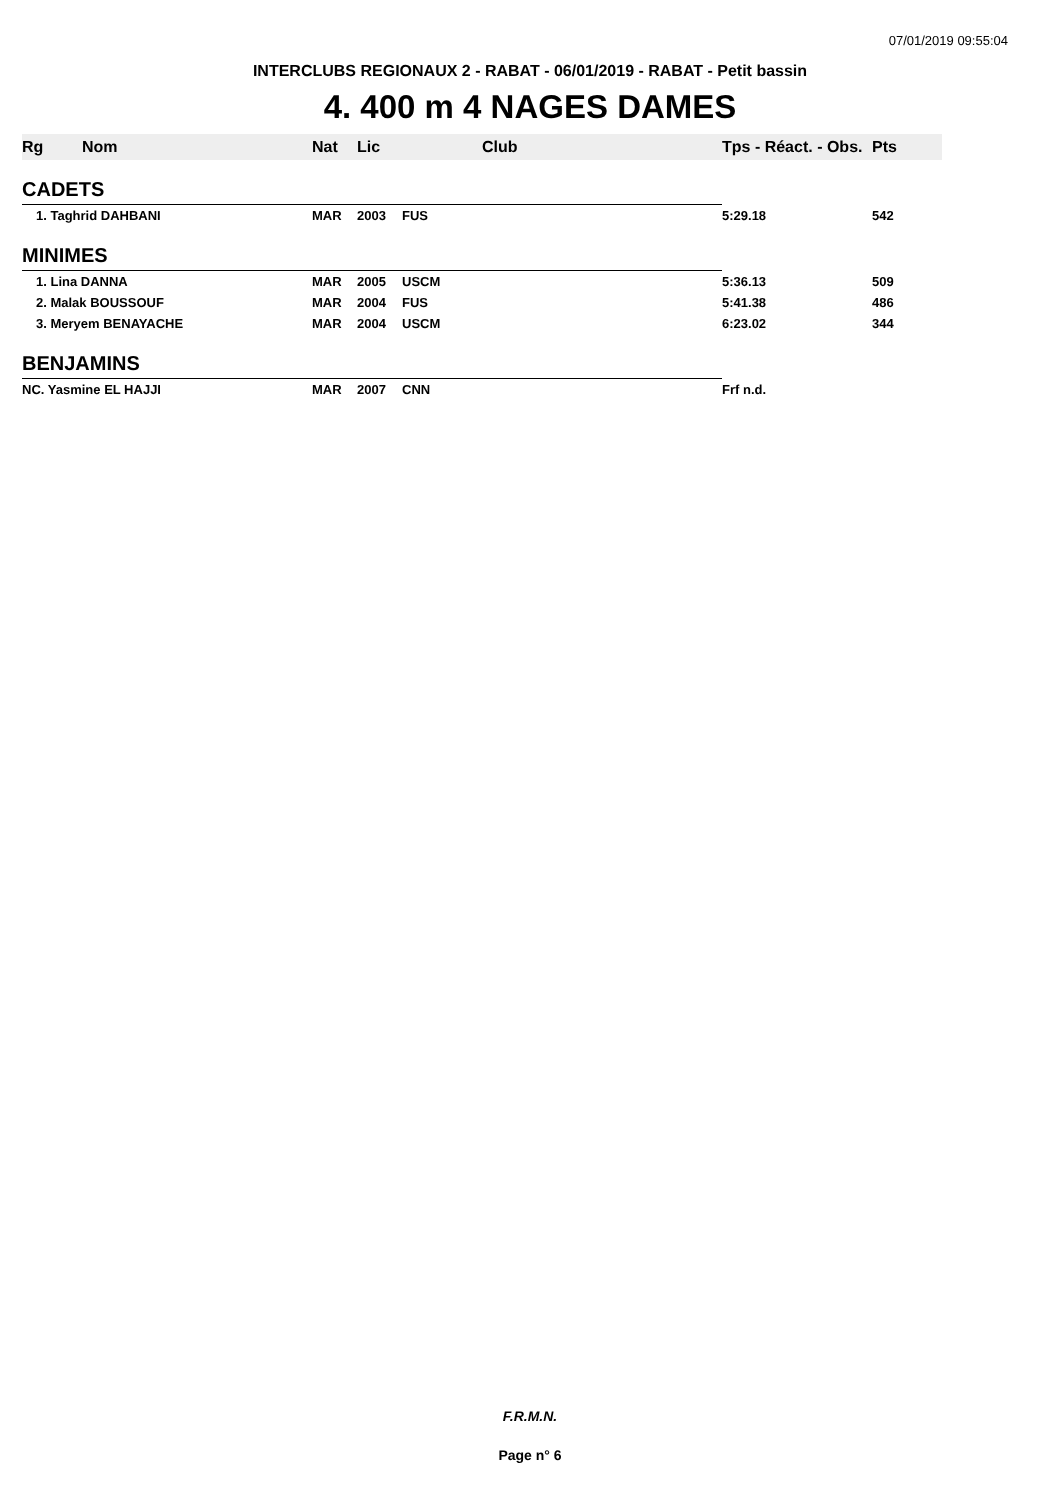07/01/2019 09:55:04
INTERCLUBS REGIONAUX 2 - RABAT - 06/01/2019 - RABAT - Petit bassin
4. 400 m 4 NAGES DAMES
| Rg | Nom | Nat | Lic | Club | Tps - Réact. - Obs. | Pts |
| --- | --- | --- | --- | --- | --- | --- |
| CADETS | | | | | | |
| 1. Taghrid DAHBANI | | MAR | 2003 | FUS | 5:29.18 | 542 |
| MINIMES | | | | | | |
| 1. Lina DANNA | | MAR | 2005 | USCM | 5:36.13 | 509 |
| 2. Malak BOUSSOUF | | MAR | 2004 | FUS | 5:41.38 | 486 |
| 3. Meryem BENAYACHE | | MAR | 2004 | USCM | 6:23.02 | 344 |
| BENJAMINS | | | | | | |
| NC. Yasmine EL HAJJI | | MAR | 2007 | CNN | Frf n.d. | |
F.R.M.N.
Page n° 6